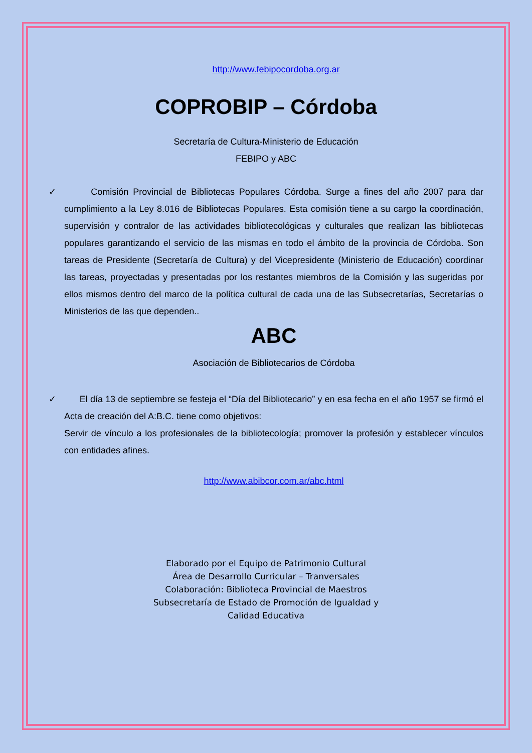http://www.febipocordoba.org.ar
COPROBIP – Córdoba
Secretaría de Cultura-Ministerio de Educación
FEBIPO y ABC
✓ Comisión Provincial de Bibliotecas Populares Córdoba. Surge a fines del año 2007 para dar cumplimiento a la Ley 8.016 de Bibliotecas Populares. Esta comisión tiene a su cargo la coordinación, supervisión y contralor de las actividades bibliotecológicas y culturales que realizan las bibliotecas populares garantizando el servicio de las mismas en todo el ámbito de la provincia de Córdoba. Son tareas de Presidente (Secretaría de Cultura) y del Vicepresidente (Ministerio de Educación) coordinar las tareas, proyectadas y presentadas por los restantes miembros de la Comisión y las sugeridas por ellos mismos dentro del marco de la política cultural de cada una de las Subsecretarías, Secretarías o Ministerios de las que dependen..
ABC
Asociación de Bibliotecarios de Córdoba
✓ El día 13 de septiembre se festeja el “Día del Bibliotecario” y en esa fecha en el año 1957 se firmó el Acta de creación del A:B.C. tiene como objetivos:
Servir de vínculo a los profesionales de la bibliotecología; promover la profesión y establecer vínculos con entidades afines.
http://www.abibcor.com.ar/abc.html
Elaborado por el Equipo de Patrimonio Cultural
Área de Desarrollo Curricular – Tranversales
Colaboración: Biblioteca Provincial de Maestros
Subsecretaría de Estado de Promoción de Igualdad y
Calidad Educativa